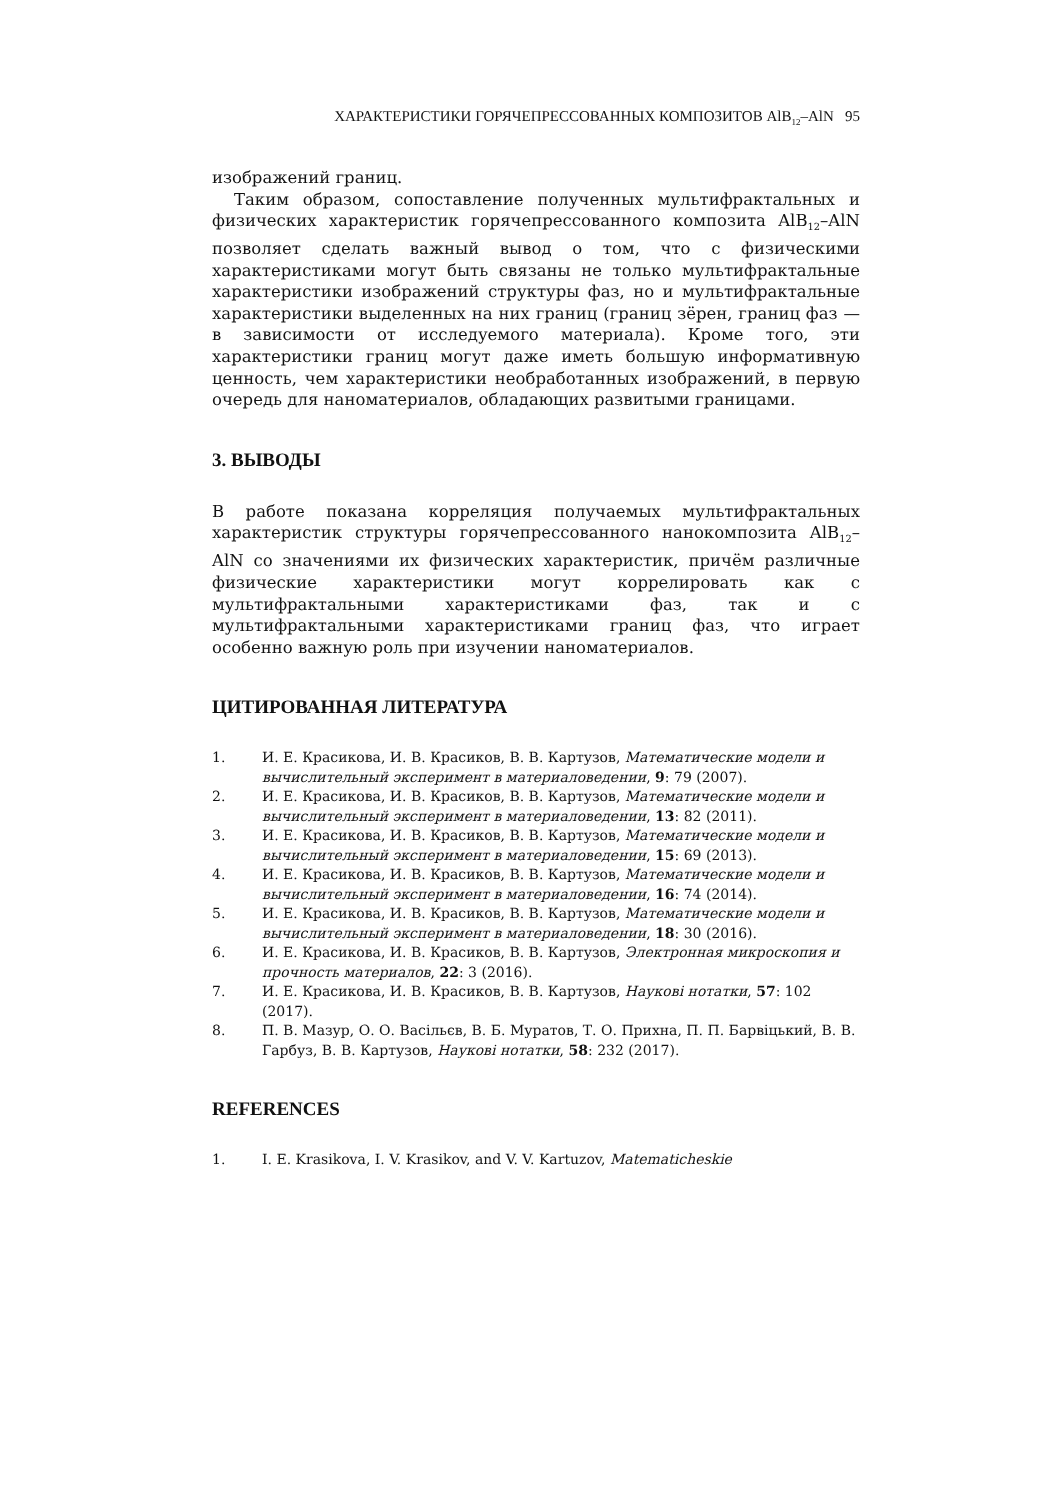ХАРАКТЕРИСТИКИ ГОРЯЧЕПРЕССОВАННЫХ КОМПОЗИТОВ AlB<sub>12</sub>–AlN 95
изображений границ.
Таким образом, сопоставление полученных мультифрактальных и физических характеристик горячепрессованного композита AlB<sub>12</sub>–AlN позволяет сделать важный вывод о том, что с физическими характеристиками могут быть связаны не только мультифрактальные характеристики изображений структуры фаз, но и мультифрактальные характеристики выделенных на них границ (границ зёрен, границ фаз — в зависимости от исследуемого материала). Кроме того, эти характеристики границ могут даже иметь большую информативную ценность, чем характеристики необработанных изображений, в первую очередь для наноматериалов, обладающих развитыми границами.
3. ВЫВОДЫ
В работе показана корреляция получаемых мультифрактальных характеристик структуры горячепрессованного нанокомпозита AlB<sub>12</sub>–AlN со значениями их физических характеристик, причём различные физические характеристики могут коррелировать как с мультифрактальными характеристиками фаз, так и с мультифрактальными характеристиками границ фаз, что играет особенно важную роль при изучении наноматериалов.
ЦИТИРОВАННАЯ ЛИТЕРАТУРА
1. И. Е. Красикова, И. В. Красиков, В. В. Картузов, Математические модели и вычислительный эксперимент в материаловедении, 9: 79 (2007).
2. И. Е. Красикова, И. В. Красиков, В. В. Картузов, Математические модели и вычислительный эксперимент в материаловедении, 13: 82 (2011).
3. И. Е. Красикова, И. В. Красиков, В. В. Картузов, Математические модели и вычислительный эксперимент в материаловедении, 15: 69 (2013).
4. И. Е. Красикова, И. В. Красиков, В. В. Картузов, Математические модели и вычислительный эксперимент в материаловедении, 16: 74 (2014).
5. И. Е. Красикова, И. В. Красиков, В. В. Картузов, Математические модели и вычислительный эксперимент в материаловедении, 18: 30 (2016).
6. И. Е. Красикова, И. В. Красиков, В. В. Картузов, Электронная микроскопия и прочность материалов, 22: 3 (2016).
7. И. Е. Красикова, И. В. Красиков, В. В. Картузов, Наукові нотатки, 57: 102 (2017).
8. П. В. Мазур, О. О. Васільєв, В. Б. Муратов, Т. О. Прихна, П. П. Барвіцький, В. В. Гарбуз, В. В. Картузов, Наукові нотатки, 58: 232 (2017).
REFERENCES
1. I. E. Krasikova, I. V. Krasikov, and V. V. Kartuzov, Matematicheskie